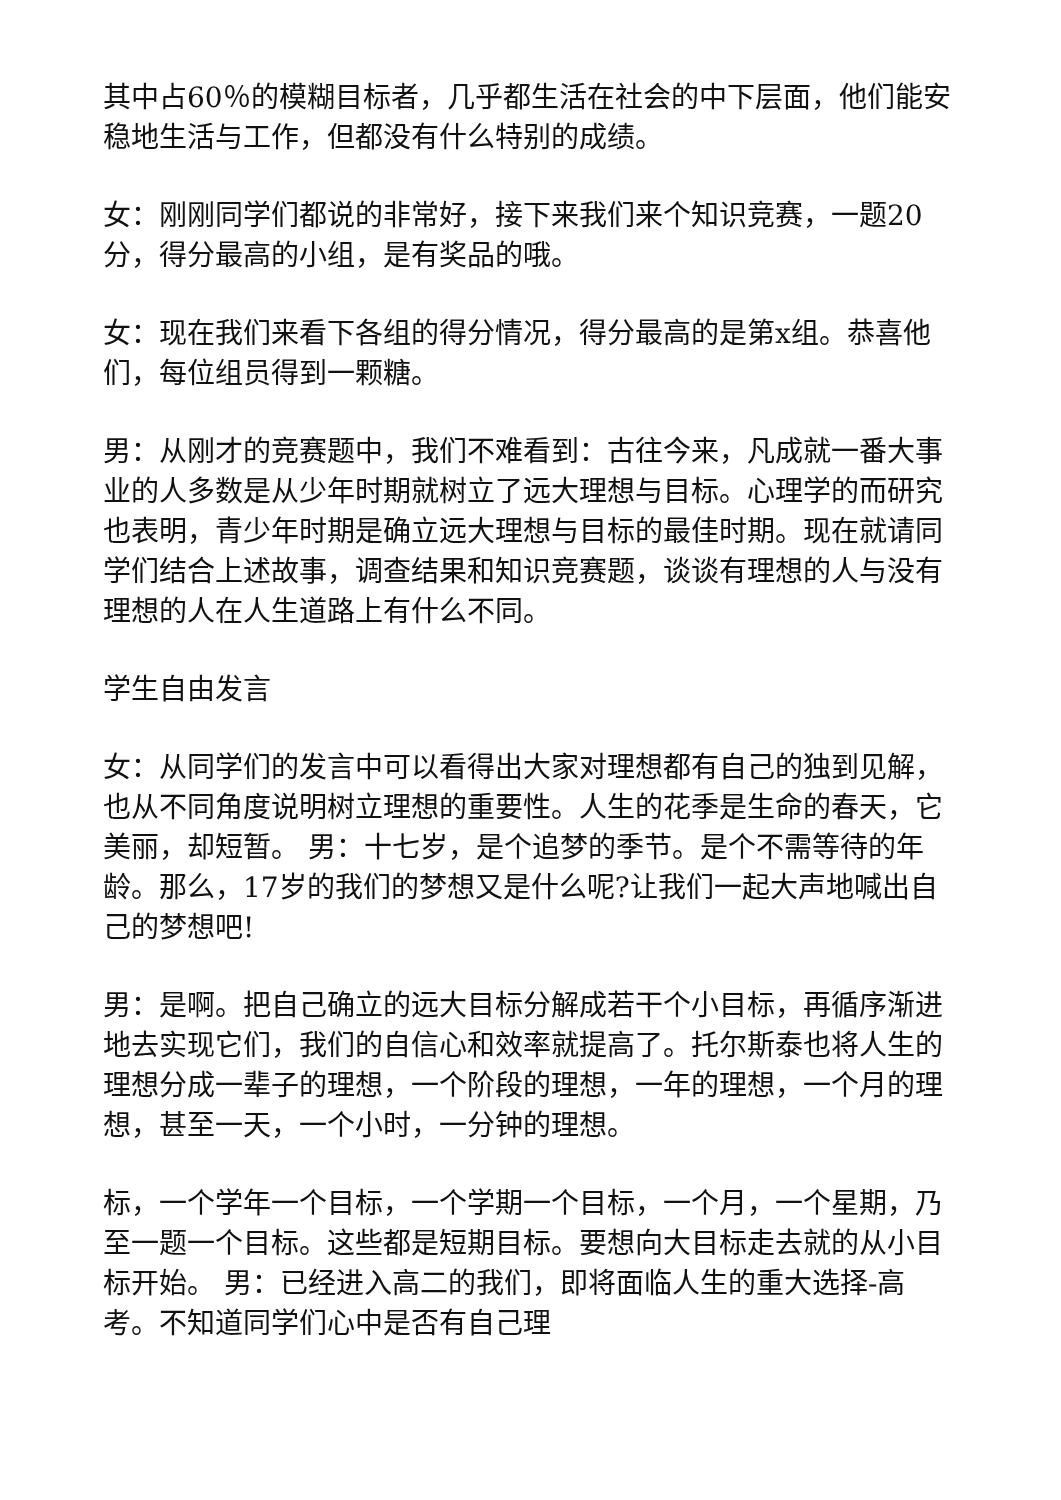其中占60％的模糊目标者，几乎都生活在社会的中下层面，他们能安稳地生活与工作，但都没有什么特别的成绩。
女：刚刚同学们都说的非常好，接下来我们来个知识竞赛，一题20分，得分最高的小组，是有奖品的哦。
女：现在我们来看下各组的得分情况，得分最高的是第x组。恭喜他们，每位组员得到一颗糖。
男：从刚才的竞赛题中，我们不难看到：古往今来，凡成就一番大事业的人多数是从少年时期就树立了远大理想与目标。心理学的而研究也表明，青少年时期是确立远大理想与目标的最佳时期。现在就请同学们结合上述故事，调查结果和知识竞赛题，谈谈有理想的人与没有理想的人在人生道路上有什么不同。
学生自由发言
女：从同学们的发言中可以看得出大家对理想都有自己的独到见解，也从不同角度说明树立理想的重要性。人生的花季是生命的春天，它美丽，却短暂。 男：十七岁，是个追梦的季节。是个不需等待的年龄。那么，17岁的我们的梦想又是什么呢?让我们一起大声地喊出自己的梦想吧!
男：是啊。把自己确立的远大目标分解成若干个小目标，再循序渐进地去实现它们，我们的自信心和效率就提高了。托尔斯泰也将人生的理想分成一辈子的理想，一个阶段的理想，一年的理想，一个月的理想，甚至一天，一个小时，一分钟的理想。
标，一个学年一个目标，一个学期一个目标，一个月，一个星期，乃至一题一个目标。这些都是短期目标。要想向大目标走去就的从小目标开始。 男：已经进入高二的我们，即将面临人生的重大选择-高考。不知道同学们心中是否有自己理